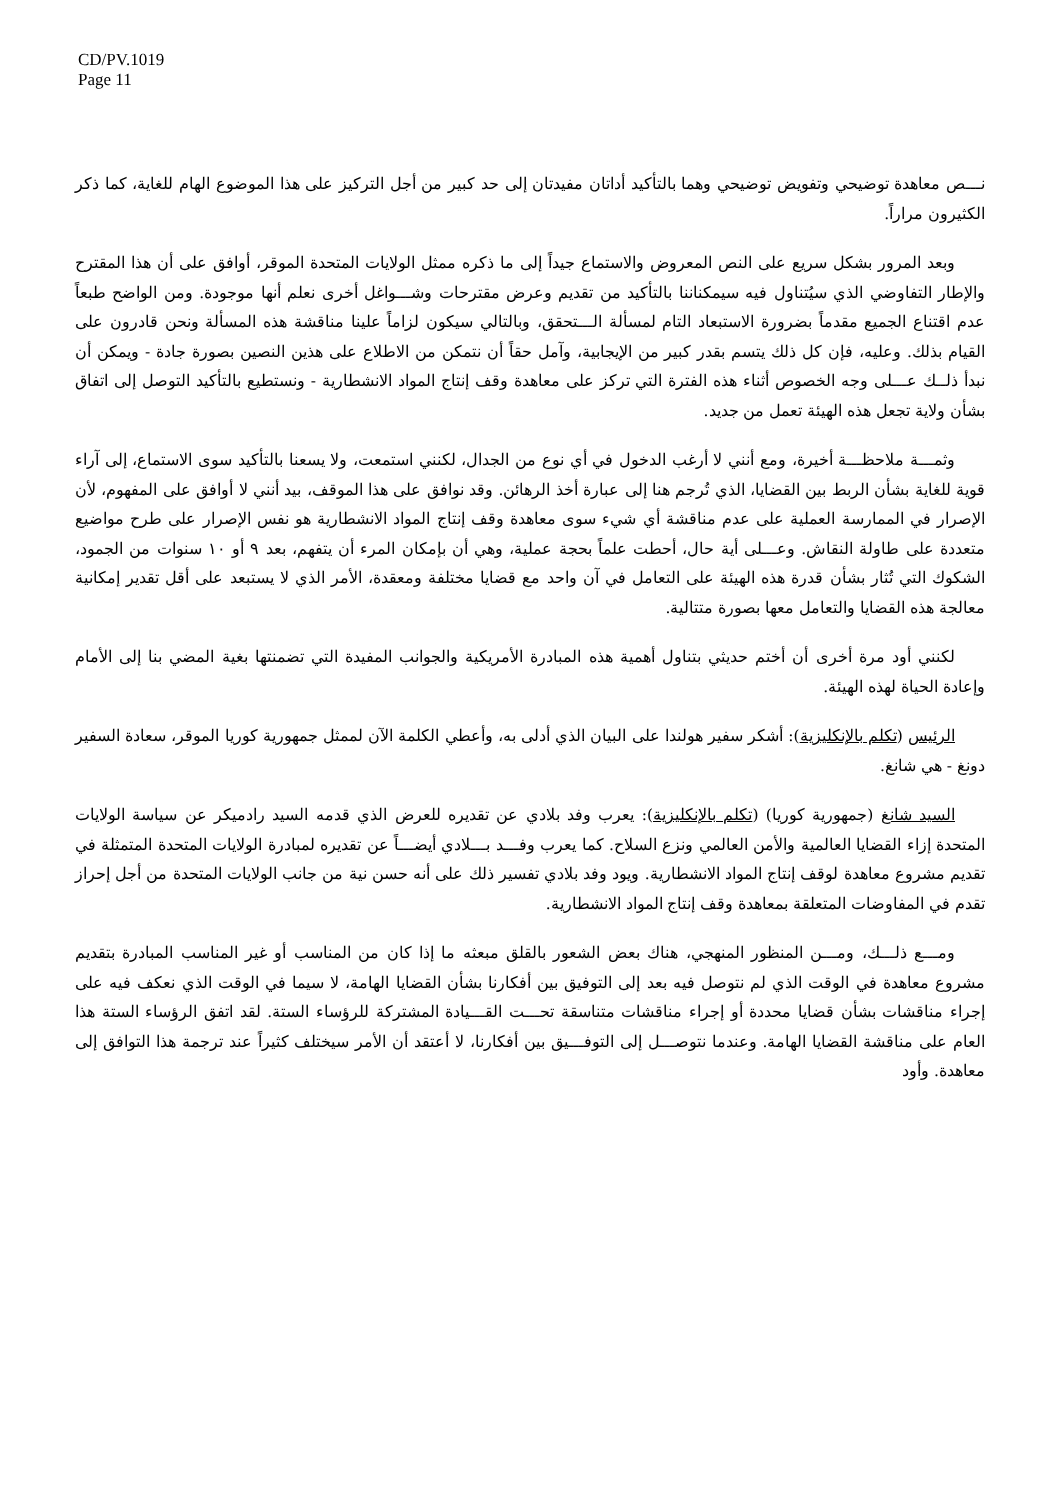CD/PV.1019
Page 11
نـــص معاهدة توضيحي وتفويض توضيحي وهما بالتأكيد أداتان مفيدتان إلى حد كبير من أجل التركيز على هذا الموضوع الهام للغاية، كما ذكر الكثيرون مراراً.
وبعد المرور بشكل سريع على النص المعروض والاستماع جيداً إلى ما ذكره ممثل الولايات المتحدة الموقر، أوافق على أن هذا المقترح والإطار التفاوضي الذي سيُتناول فيه سيمكناننا بالتأكيد من تقديم وعرض مقترحات وشـــواغل أخرى نعلم أنها موجودة. ومن الواضح طبعاً عدم اقتناع الجميع مقدماً بضرورة الاستبعاد التام لمسألة الـــتحقق، وبالتالي سيكون لزاماً علينا مناقشة هذه المسألة ونحن قادرون على القيام بذلك. وعليه، فإن كل ذلك يتسم بقدر كبير من الإيجابية، وآمل حقاً أن نتمكن من الاطلاع على هذين النصين بصورة جادة - ويمكن أن نبدأ ذلــك عـــلى وجه الخصوص أثناء هذه الفترة التي تركز على معاهدة وقف إنتاج المواد الانشطارية - ونستطيع بالتأكيد التوصل إلى اتفاق بشأن ولاية تجعل هذه الهيئة تعمل من جديد.
وثمـــة ملاحظـــة أخيرة، ومع أنني لا أرغب الدخول في أي نوع من الجدال، لكنني استمعت، ولا يسعنا بالتأكيد سوى الاستماع، إلى آراء قوية للغاية بشأن الربط بين القضايا، الذي تُرجم هنا إلى عبارة أخذ الرهائن. وقد نوافق على هذا الموقف، بيد أنني لا أوافق على المفهوم، لأن الإصرار في الممارسة العملية على عدم مناقشة أي شيء سوى معاهدة وقف إنتاج المواد الانشطارية هو نفس الإصرار على طرح مواضيع متعددة على طاولة النقاش. وعـــلى أية حال، أحطت علماً بحجة عملية، وهي أن بإمكان المرء أن يتفهم، بعد ٩ أو ١٠ سنوات من الجمود، الشكوك التي تُثار بشأن قدرة هذه الهيئة على التعامل في آن واحد مع قضايا مختلفة ومعقدة، الأمر الذي لا يستبعد على أقل تقدير إمكانية معالجة هذه القضايا والتعامل معها بصورة متتالية.
لكنني أود مرة أخرى أن أختم حديثي بتناول أهمية هذه المبادرة الأمريكية والجوانب المفيدة التي تضمنتها بغية المضي بنا إلى الأمام وإعادة الحياة لهذه الهيئة.
الرئيس (تكلم بالإنكليزية): أشكر سفير هولندا على البيان الذي أدلى به، وأعطي الكلمة الآن لممثل جمهورية كوريا الموقر، سعادة السفير دونغ - هي شانغ.
السيد شانغ (جمهورية كوريا) (تكلم بالإنكليزية): يعرب وفد بلادي عن تقديره للعرض الذي قدمه السيد رادميكر عن سياسة الولايات المتحدة إزاء القضايا العالمية والأمن العالمي ونزع السلاح. كما يعرب وفـــد بـــلادي أيضـــاً عن تقديره لمبادرة الولايات المتحدة المتمثلة في تقديم مشروع معاهدة لوقف إنتاج المواد الانشطارية. ويود وفد بلادي تفسير ذلك على أنه حسن نية من جانب الولايات المتحدة من أجل إحراز تقدم في المفاوضات المتعلقة بمعاهدة وقف إنتاج المواد الانشطارية.
ومـــع ذلـــك، ومـــن المنظور المنهجي، هناك بعض الشعور بالقلق مبعثه ما إذا كان من المناسب أو غير المناسب المبادرة بتقديم مشروع معاهدة في الوقت الذي لم نتوصل فيه بعد إلى التوفيق بين أفكارنا بشأن القضايا الهامة، لا سيما في الوقت الذي نعكف فيه على إجراء مناقشات بشأن قضايا محددة أو إجراء مناقشات متناسقة تحـــت القـــيادة المشتركة للرؤساء الستة. لقد اتفق الرؤساء الستة هذا العام على مناقشة القضايا الهامة. وعندما نتوصـــل إلى التوفـــيق بين أفكارنا، لا أعتقد أن الأمر سيختلف كثيراً عند ترجمة هذا التوافق إلى معاهدة. وأود